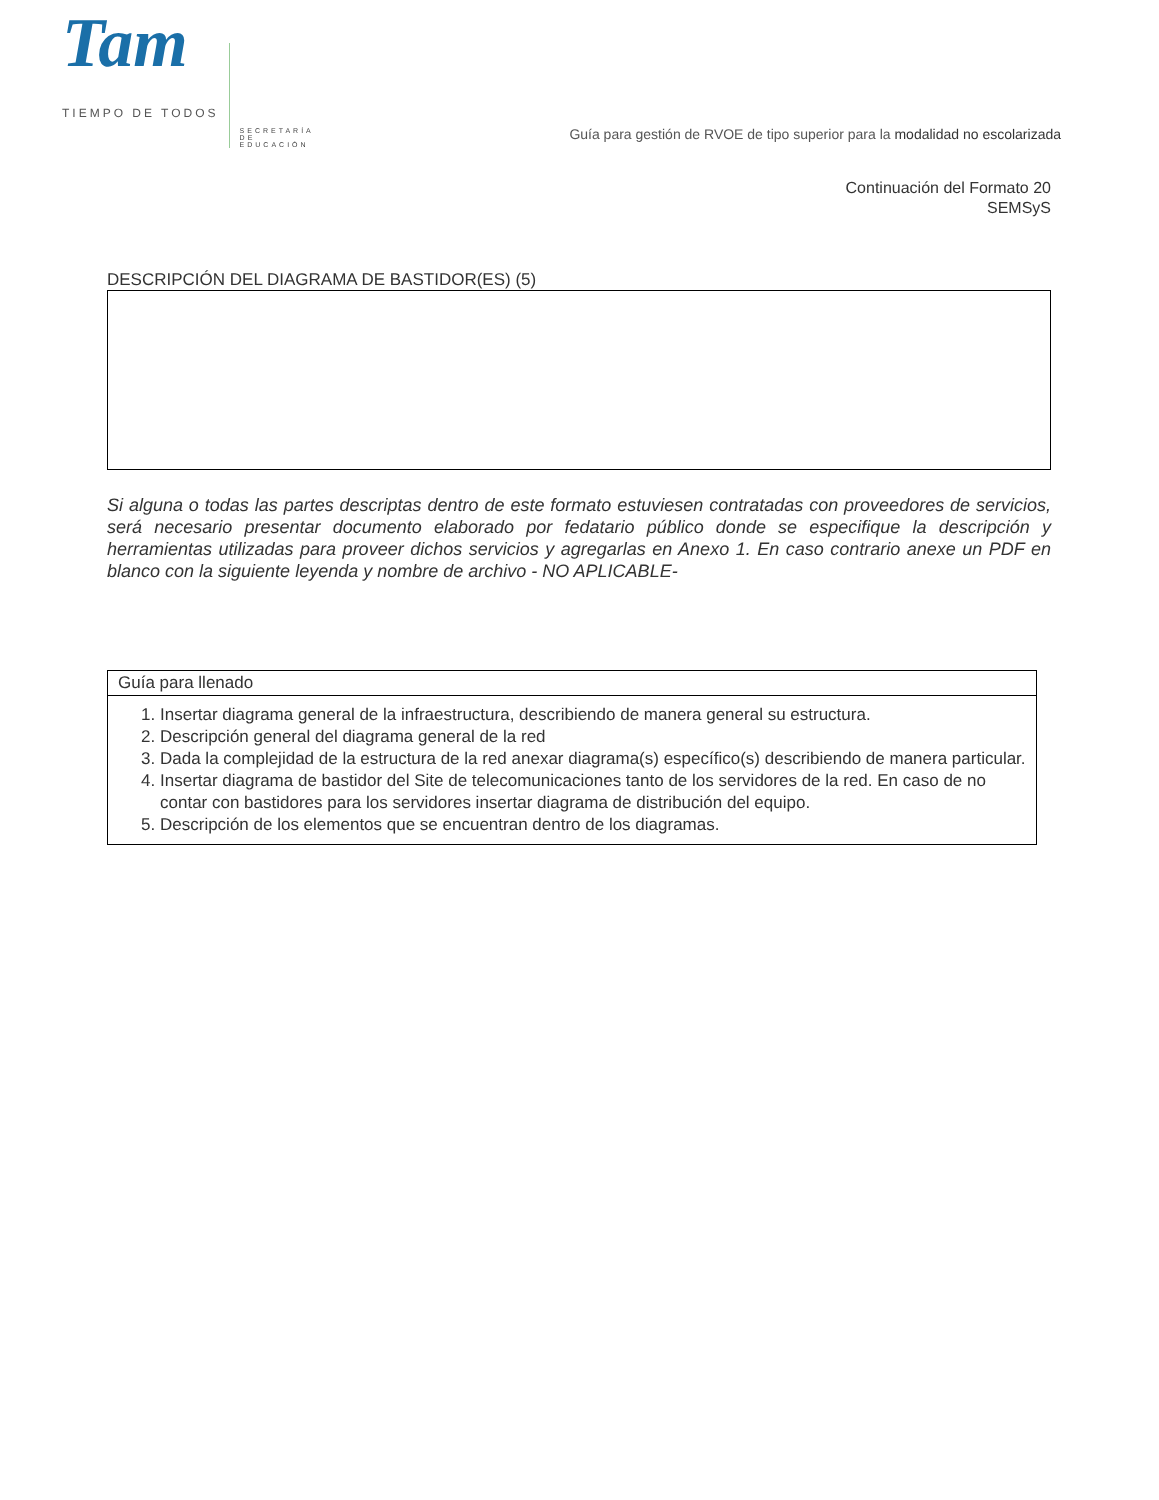Tam
TIEMPO DE TODOS
SECRETARÍA
DE EDUCACIÓN
Guía para gestión de RVOE de tipo superior para la modalidad no escolarizada
Continuación del Formato 20
SEMSyS
DESCRIPCIÓN DEL DIAGRAMA DE BASTIDOR(ES) (5)
Si alguna o todas las partes descriptas dentro de este formato estuviesen contratadas con proveedores de servicios, será necesario presentar documento elaborado por fedatario público donde se especifique la descripción y herramientas utilizadas para proveer dichos servicios y agregarlas en Anexo 1. En caso contrario anexe un PDF en blanco con la siguiente leyenda y nombre de archivo - NO APLICABLE-
| Guía para llenado |
| --- |
| 1. Insertar diagrama general de la infraestructura, describiendo de manera general su estructura. 2. Descripción general del diagrama general de la red 3. Dada la complejidad de la estructura de la red anexar diagrama(s) específico(s) describiendo de manera particular. 4. Insertar diagrama de bastidor del Site de telecomunicaciones tanto de los servidores de la red. En caso de no contar con bastidores para los servidores insertar diagrama de distribución del equipo. 5. Descripción de los elementos que se encuentran dentro de los diagramas. |